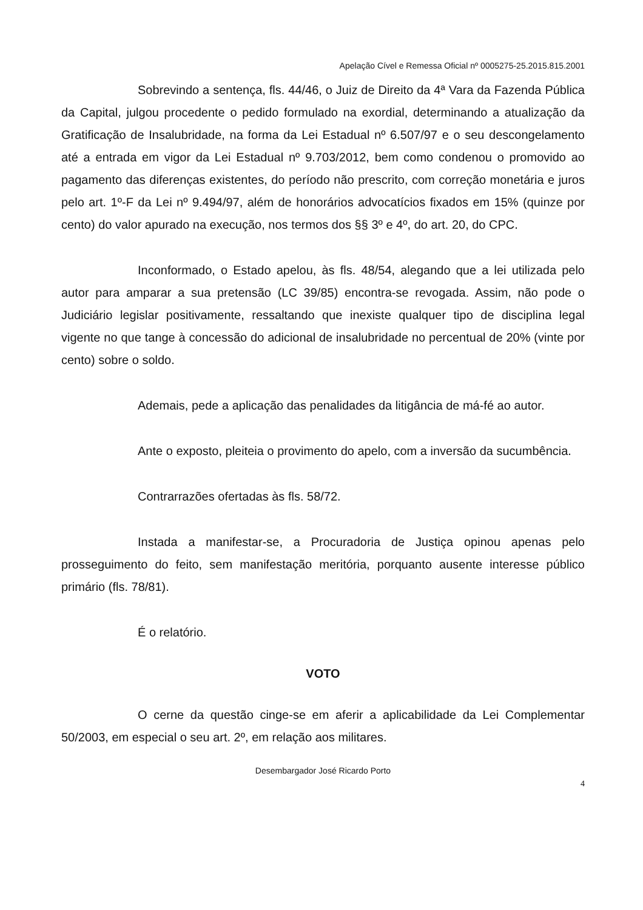Apelação Cível e Remessa Oficial nº 0005275-25.2015.815.2001
Sobrevindo a sentença, fls. 44/46, o Juiz de Direito da 4ª Vara da Fazenda Pública da Capital, julgou procedente o pedido formulado na exordial, determinando a atualização da Gratificação de Insalubridade, na forma da Lei Estadual nº 6.507/97 e o seu descongelamento até a entrada em vigor da Lei Estadual nº 9.703/2012, bem como condenou o promovido ao pagamento das diferenças existentes, do período não prescrito, com correção monetária e juros pelo art. 1º-F da Lei nº 9.494/97, além de honorários advocatícios fixados em 15% (quinze por cento) do valor apurado na execução, nos termos dos §§ 3º e 4º, do art. 20, do CPC.
Inconformado, o Estado apelou, às fls. 48/54, alegando que a lei utilizada pelo autor para amparar a sua pretensão (LC 39/85) encontra-se revogada. Assim, não pode o Judiciário legislar positivamente, ressaltando que inexiste qualquer tipo de disciplina legal vigente no que tange à concessão do adicional de insalubridade no percentual de 20% (vinte por cento) sobre o soldo.
Ademais, pede a aplicação das penalidades da litigância de má-fé ao autor.
Ante o exposto, pleiteia o provimento do apelo, com a inversão da sucumbência.
Contrarrazões ofertadas às fls. 58/72.
Instada a manifestar-se, a Procuradoria de Justiça opinou apenas pelo prosseguimento do feito, sem manifestação meritória, porquanto ausente interesse público primário (fls. 78/81).
É o relatório.
VOTO
O cerne da questão cinge-se em aferir a aplicabilidade da Lei Complementar 50/2003, em especial o seu art. 2º, em relação aos militares.
Desembargador José Ricardo Porto
4